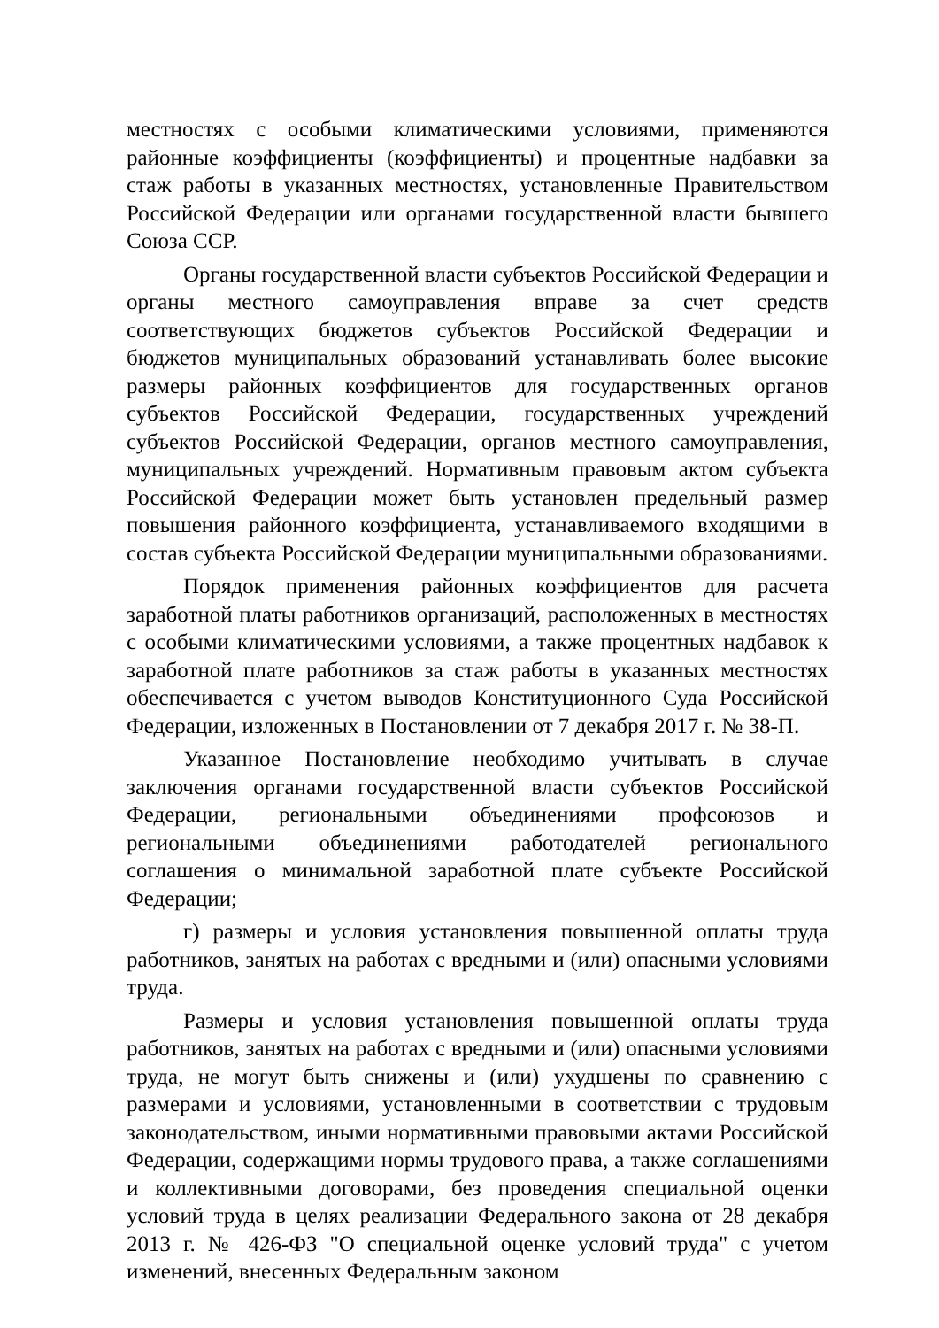местностях с особыми климатическими условиями, применяются районные коэффициенты (коэффициенты) и процентные надбавки за стаж работы в указанных местностях, установленные Правительством Российской Федерации или органами государственной власти бывшего Союза ССР.
Органы государственной власти субъектов Российской Федерации и органы местного самоуправления вправе за счет средств соответствующих бюджетов субъектов Российской Федерации и бюджетов муниципальных образований устанавливать более высокие размеры районных коэффициентов для государственных органов субъектов Российской Федерации, государственных учреждений субъектов Российской Федерации, органов местного самоуправления, муниципальных учреждений. Нормативным правовым актом субъекта Российской Федерации может быть установлен предельный размер повышения районного коэффициента, устанавливаемого входящими в состав субъекта Российской Федерации муниципальными образованиями.
Порядок применения районных коэффициентов для расчета заработной платы работников организаций, расположенных в местностях с особыми климатическими условиями, а также процентных надбавок к заработной плате работников за стаж работы в указанных местностях обеспечивается с учетом выводов Конституционного Суда Российской Федерации, изложенных в Постановлении от 7 декабря 2017 г. № 38-П.
Указанное Постановление необходимо учитывать в случае заключения органами государственной власти субъектов Российской Федерации, региональными объединениями профсоюзов и региональными объединениями работодателей регионального соглашения о минимальной заработной плате субъекте Российской Федерации;
г) размеры и условия установления повышенной оплаты труда работников, занятых на работах с вредными и (или) опасными условиями труда.
Размеры и условия установления повышенной оплаты труда работников, занятых на работах с вредными и (или) опасными условиями труда, не могут быть снижены и (или) ухудшены по сравнению с размерами и условиями, установленными в соответствии с трудовым законодательством, иными нормативными правовыми актами Российской Федерации, содержащими нормы трудового права, а также соглашениями и коллективными договорами, без проведения специальной оценки условий труда в целях реализации Федерального закона от 28 декабря 2013 г. № 426-ФЗ "О специальной оценке условий труда" с учетом изменений, внесенных Федеральным законом